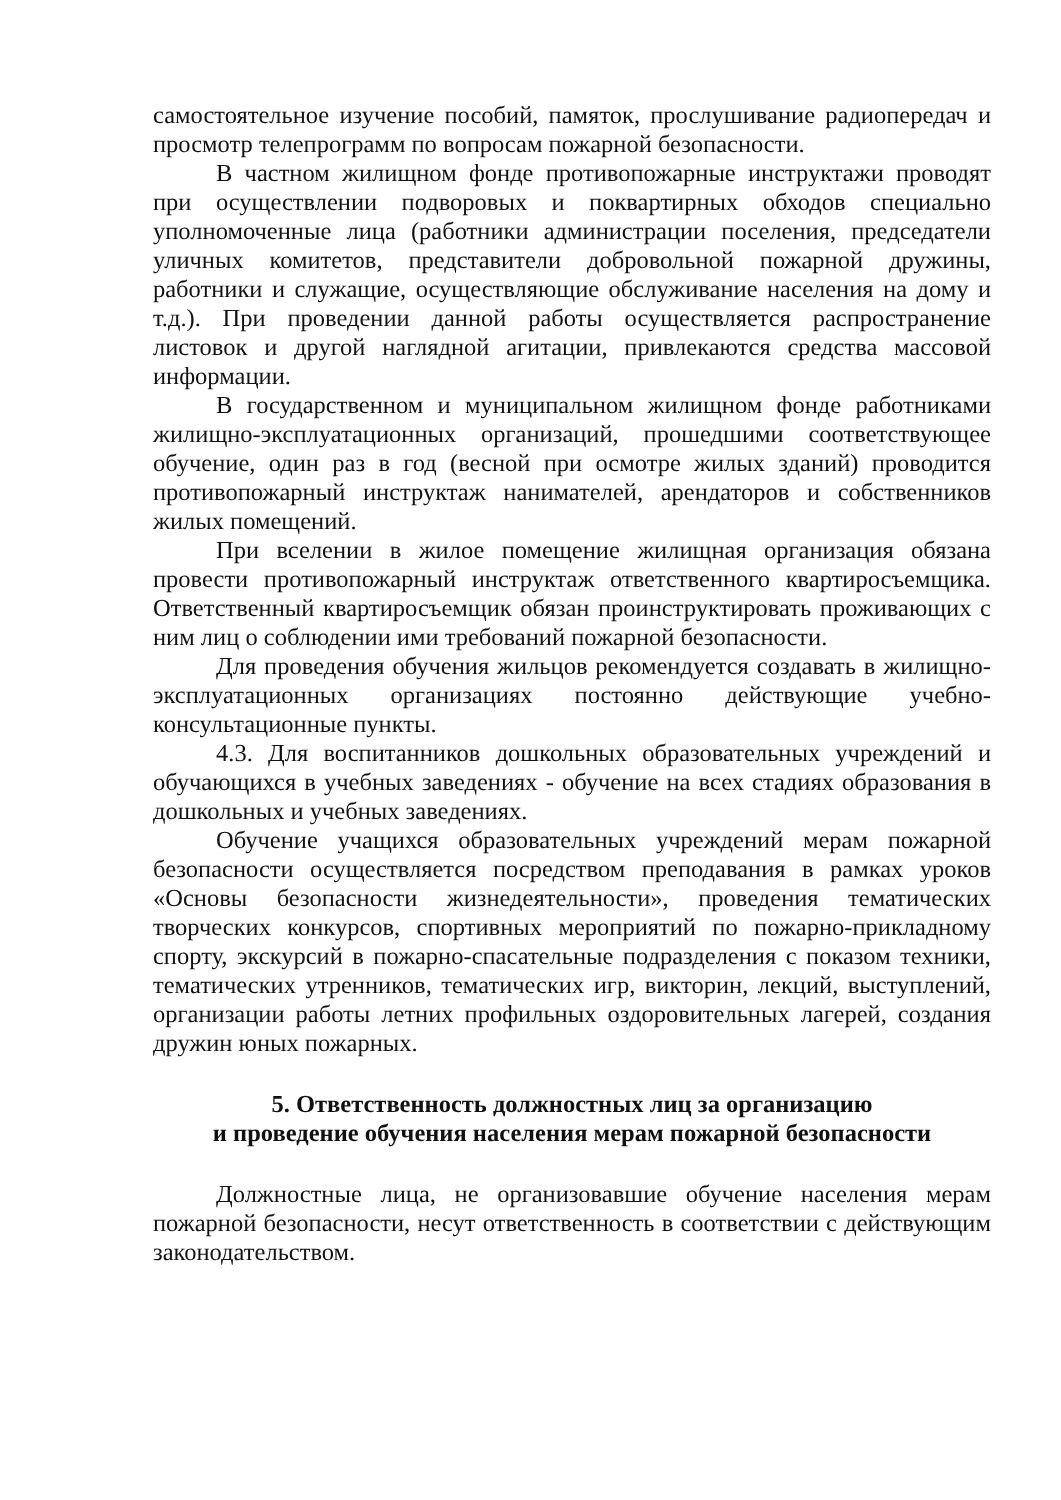самостоятельное изучение пособий, памяток, прослушивание радиопередач и просмотр телепрограмм по вопросам пожарной безопасности.
В частном жилищном фонде противопожарные инструктажи проводят при осуществлении подворовых и поквартирных обходов специально уполномоченные лица (работники администрации поселения, председатели уличных комитетов, представители добровольной пожарной дружины, работники и служащие, осуществляющие обслуживание населения на дому и т.д.). При проведении данной работы осуществляется распространение листовок и другой наглядной агитации, привлекаются средства массовой информации.
В государственном и муниципальном жилищном фонде работниками жилищно-эксплуатационных организаций, прошедшими соответствующее обучение, один раз в год (весной при осмотре жилых зданий) проводится противопожарный инструктаж нанимателей, арендаторов и собственников жилых помещений.
При вселении в жилое помещение жилищная организация обязана провести противопожарный инструктаж ответственного квартиросъемщика. Ответственный квартиросъемщик обязан проинструктировать проживающих с ним лиц о соблюдении ими требований пожарной безопасности.
Для проведения обучения жильцов рекомендуется создавать в жилищно-эксплуатационных организациях постоянно действующие учебно-консультационные пункты.
4.3. Для воспитанников дошкольных образовательных учреждений и обучающихся в учебных заведениях - обучение на всех стадиях образования в дошкольных и учебных заведениях.
Обучение учащихся образовательных учреждений мерам пожарной безопасности осуществляется посредством преподавания в рамках уроков «Основы безопасности жизнедеятельности», проведения тематических творческих конкурсов, спортивных мероприятий по пожарно-прикладному спорту, экскурсий в пожарно-спасательные подразделения с показом техники, тематических утренников, тематических игр, викторин, лекций, выступлений, организации работы летних профильных оздоровительных лагерей, создания дружин юных пожарных.
5. Ответственность должностных лиц за организацию
и проведение обучения населения мерам пожарной безопасности
Должностные лица, не организовавшие обучение населения мерам пожарной безопасности, несут ответственность в соответствии с действующим законодательством.